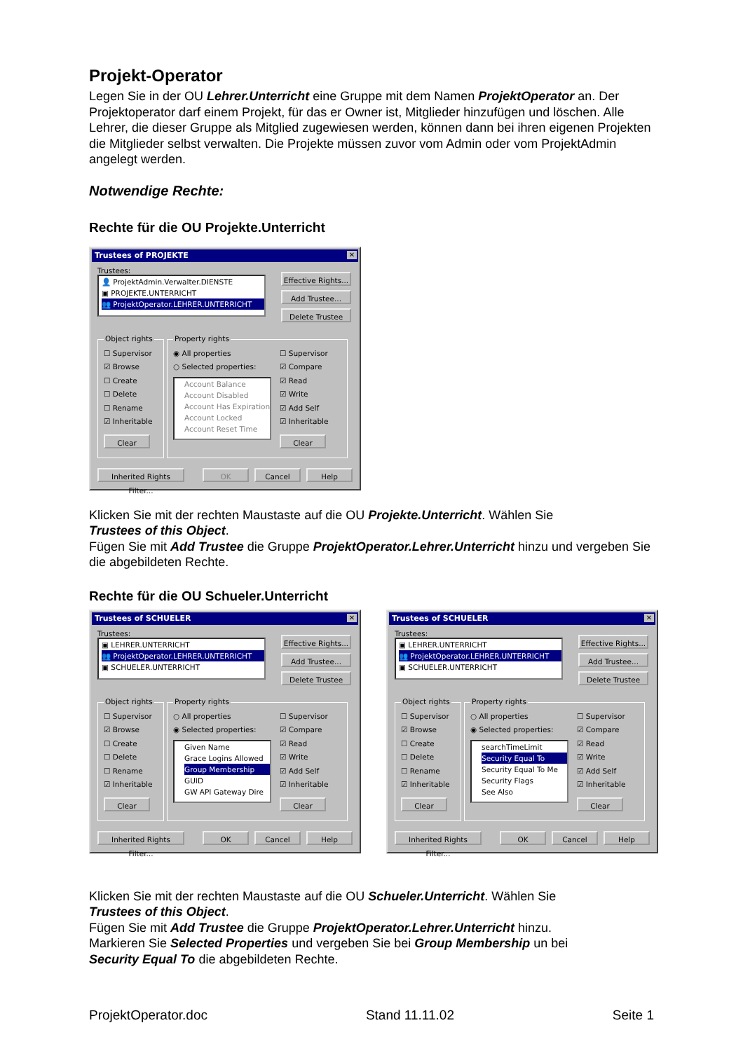Projekt-Operator
Legen Sie in der OU Lehrer.Unterricht eine Gruppe mit dem Namen ProjektOperator an. Der Projektoperator darf einem Projekt, für das er Owner ist, Mitglieder hinzufügen und löschen. Alle Lehrer, die dieser Gruppe als Mitglied zugewiesen werden, können dann bei ihren eigenen Projekten die Mitglieder selbst verwalten. Die Projekte müssen zuvor vom Admin oder vom ProjektAdmin angelegt werden.
Notwendige Rechte:
Rechte für die OU Projekte.Unterricht
Trustees of PROJEKTE ✕
Trustees:
👤 ProjektAdmin.Verwalter.DIENSTE
▣ PROJEKTE.UNTERRICHT
👥 ProjektOperator.LEHRER.UNTERRICHT
Effective Rights...
Add Trustee...
Delete Trustee
Object rights
☐ Supervisor
☑ Browse
☐ Create
☐ Delete
☐ Rename
☑ Inheritable
Clear
Property rights
◉ All properties
○ Selected properties:
Account Balance
Account Disabled
Account Has Expiration
Account Locked
Account Reset Time
☐ Supervisor
☑ Compare
☑ Read
☑ Write
☑ Add Self
☑ Inheritable
Clear
Inherited Rights Filter...
OK Cancel Help
Klicken Sie mit der rechten Maustaste auf die OU Projekte.Unterricht. Wählen Sie
Trustees of this Object.
Fügen Sie mit Add Trustee die Gruppe ProjektOperator.Lehrer.Unterricht hinzu und vergeben Sie die abgebildeten Rechte.
Rechte für die OU Schueler.Unterricht
Trustees of SCHUELER ✕
Trustees:
▣ LEHRER.UNTERRICHT
👥 ProjektOperator.LEHRER.UNTERRICHT
▣ SCHUELER.UNTERRICHT
Effective Rights...
Add Trustee...
Delete Trustee
Object rights
☐ Supervisor
☑ Browse
☐ Create
☐ Delete
☐ Rename
☑ Inheritable
Clear
Property rights
○ All properties
◉ Selected properties:
Given Name
Grace Logins Allowed
Group Membership
GUID
GW API Gateway Dire
☐ Supervisor
☑ Compare
☑ Read
☑ Write
☑ Add Self
☑ Inheritable
Clear
Inherited Rights Filter...
OK Cancel Help
Trustees of SCHUELER ✕
Trustees:
▣ LEHRER.UNTERRICHT
👥 ProjektOperator.LEHRER.UNTERRICHT
▣ SCHUELER.UNTERRICHT
Effective Rights...
Add Trustee...
Delete Trustee
Object rights
☐ Supervisor
☑ Browse
☐ Create
☐ Delete
☐ Rename
☑ Inheritable
Clear
Property rights
○ All properties
◉ Selected properties:
searchTimeLimit
Security Equal To
Security Equal To Me
Security Flags
See Also
☐ Supervisor
☑ Compare
☑ Read
☑ Write
☑ Add Self
☑ Inheritable
Clear
Inherited Rights Filter...
OK Cancel Help
Klicken Sie mit der rechten Maustaste auf die OU Schueler.Unterricht. Wählen Sie
Trustees of this Object.
Fügen Sie mit Add Trustee die Gruppe ProjektOperator.Lehrer.Unterricht hinzu.
Markieren Sie Selected Properties und vergeben Sie bei Group Membership un bei
Security Equal To die abgebildeten Rechte.
ProjektOperator.doc Stand 11.11.02 Seite 1